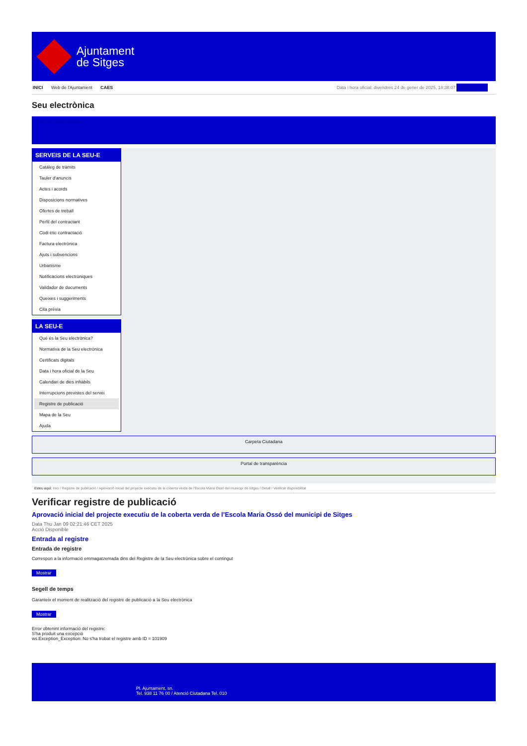Ajuntament
de Sitges
INICI Web de l'Ajuntament CAES Data i hora oficial: divendres 24 de gener de 2025, 18:38:07 Directorio
Seu electrònica
Obtenir còpia autèntica
SERVEIS DE LA SEU-E
Catàleg de tràmits
Tauler d'anuncis
Actes i acords
Disposicions normatives
Ofertes de treball
Perfil del contractant
Codi ètic contractació
Factura electrònica
Ajuts i subvencions
Urbanisme
Notificacions electròniques
Validador de documents
Queixes i suggeriments
Cita prèvia
LA SEU-E
Què és la Seu electrònica?
Normativa de la Seu electrònica
Certificats digitals
Data i hora oficial de la Seu
Calendari de dies inhàbils
Interrupcions previstes del servei
Registre de publicació
Mapa de la Seu
Ajuda
Carpeta Ciutadana
Portal de transparència
Esteu aquí: Inici / Registre de publicació / Aprovació inicial del projecte executiu de la coberta verda de l'Escola Maria Ossó del municipi de Sitges / Detall / Verificar disponibilitat
Verificar registre de publicació
Aprovació inicial del projecte executiu de la coberta verda de l’Escola Maria Ossó del municipi de Sitges
Data Thu Jan 09 02:21:46 CET 2025
Acció Disponible
Entrada al registre
Entrada de registre
Correspon a la informació emmagatzemada dins del Registre de la Seu electrònica sobre el contingut
Mostrar
Segell de temps
Garanteix el moment de realització del registre de publicació a la Seu electrònica
Mostrar
Error obtenint informació del registre:
S'ha produit una excepció
ws.Exception_Exception: No s'ha trobat el registre amb ID = 101909
Pl. Ajuntament, sn.
Tel. 938 11 76 00 / Atenció Ciutadana Tel. 010